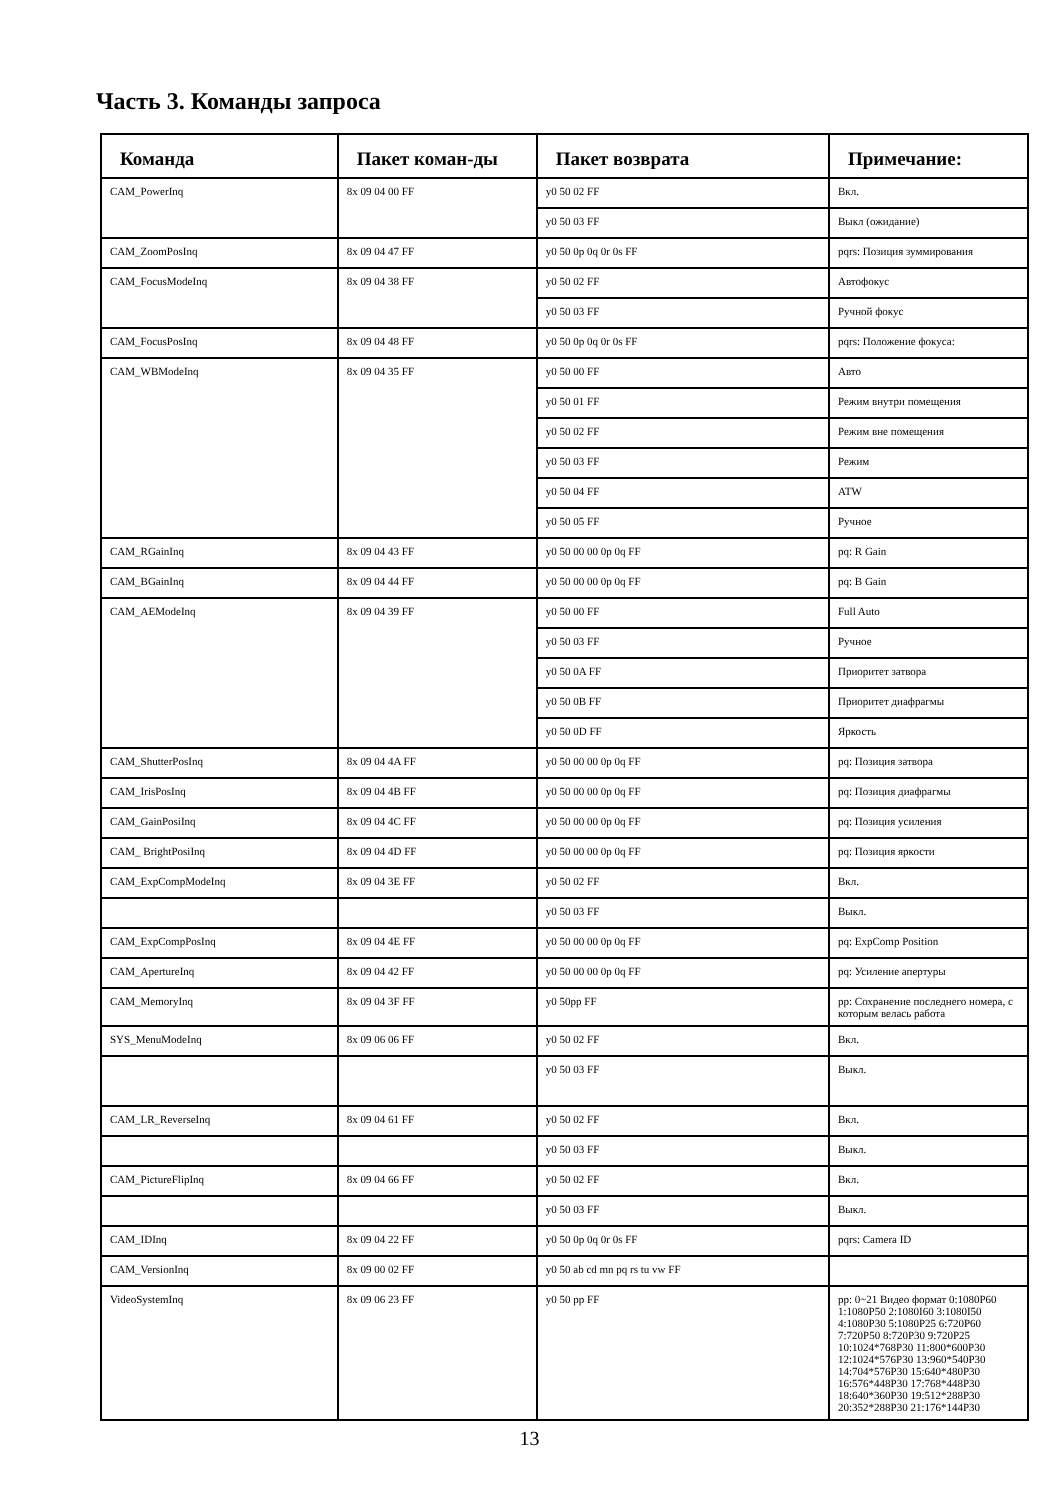Часть 3. Команды запроса
| Команда | Пакет коман-ды | Пакет возврата | Примечание: |
| --- | --- | --- | --- |
| CAM_PowerInq | 8x 09 04 00 FF | y0 50 02 FF | Вкл. |
| | | y0 50 03 FF | Выкл (ожидание) |
| CAM_ZoomPosInq | 8x 09 04 47 FF | y0 50 0p 0q 0r 0s FF | pqrs: Позиция зуммирования |
| CAM_FocusModeInq | 8x 09 04 38 FF | y0 50 02 FF | Автофокус |
| | | y0 50 03 FF | Ручной фокус |
| CAM_FocusPosInq | 8x 09 04 48 FF | y0 50 0p 0q 0r 0s FF | pqrs: Положение фокуса: |
| CAM_WBModeInq | 8x 09 04 35 FF | y0 50 00 FF | Авто |
| | | y0 50 01 FF | Режим внутри помещения |
| | | y0 50 02 FF | Режим вне помещения |
| | | y0 50 03 FF | Режим |
| | | y0 50 04 FF | ATW |
| | | y0 50 05 FF | Ручное |
| CAM_RGainInq | 8x 09 04 43 FF | y0 50 00 00 0p 0q FF | pq: R Gain |
| CAM_BGainInq | 8x 09 04 44 FF | y0 50 00 00 0p 0q FF | pq: B Gain |
| CAM_AEModeInq | 8x 09 04 39 FF | y0 50 00 FF | Full Auto |
| | | y0 50 03 FF | Ручное |
| | | y0 50 0A FF | Приоритет затвора |
| | | y0 50 0B FF | Приоритет диафрагмы |
| | | y0 50 0D FF | Яркость |
| CAM_ShutterPosInq | 8x 09 04 4A FF | y0 50 00 00 0p 0q FF | pq: Позиция затвора |
| CAM_IrisPosInq | 8x 09 04 4B FF | y0 50 00 00 0p 0q FF | pq: Позиция диафрагмы |
| CAM_GainPosiInq | 8x 09 04 4C FF | y0 50 00 00 0p 0q FF | pq: Позиция усиления |
| CAM_ BrightPosiInq | 8x 09 04 4D FF | y0 50 00 00 0p 0q FF | pq: Позиция яркости |
| CAM_ExpCompModeInq | 8x 09 04 3E FF | y0 50 02 FF | Вкл. |
| | | y0 50 03 FF | Выкл. |
| CAM_ExpCompPosInq | 8x 09 04 4E FF | y0 50 00 00 0p 0q FF | pq: ExpComp Position |
| CAM_ApertureInq | 8x 09 04 42 FF | y0 50 00 00 0p 0q FF | pq: Усиление апертуры |
| CAM_MemoryInq | 8x 09 04 3F FF | y0 50pp FF | pp: Сохранение последнего номера, с которым велась работа |
| SYS_MenuModeInq | 8x 09 06 06 FF | y0 50 02 FF | Вкл. |
| | | y0 50 03 FF | Выкл. |
| CAM_LR_ReverseInq | 8x 09 04 61 FF | y0 50 02 FF | Вкл. |
| | | y0 50 03 FF | Выкл. |
| CAM_PictureFlipInq | 8x 09 04 66 FF | y0 50 02 FF | Вкл. |
| | | y0 50 03 FF | Выкл. |
| CAM_IDInq | 8x 09 04 22 FF | y0 50 0p 0q 0r 0s FF | pqrs: Camera ID |
| CAM_VersionInq | 8x 09 00 02 FF | y0 50 ab cd mn pq rs tu vw FF | |
| VideoSystemInq | 8x 09 06 23 FF | y0 50 pp FF | pp: 0~21 Видео формат 0:1080P60 1:1080P50 2:1080I60 3:1080I50 4:1080P30 5:1080P25 6:720P60 7:720P50 8:720P30 9:720P25 10:1024*768P30 11:800*600P30 12:1024*576P30 13:960*540P30 14:704*576P30 15:640*480P30 16:576*448P30 17:768*448P30 18:640*360P30 19:512*288P30 20:352*288P30 21:176*144P30 |
13